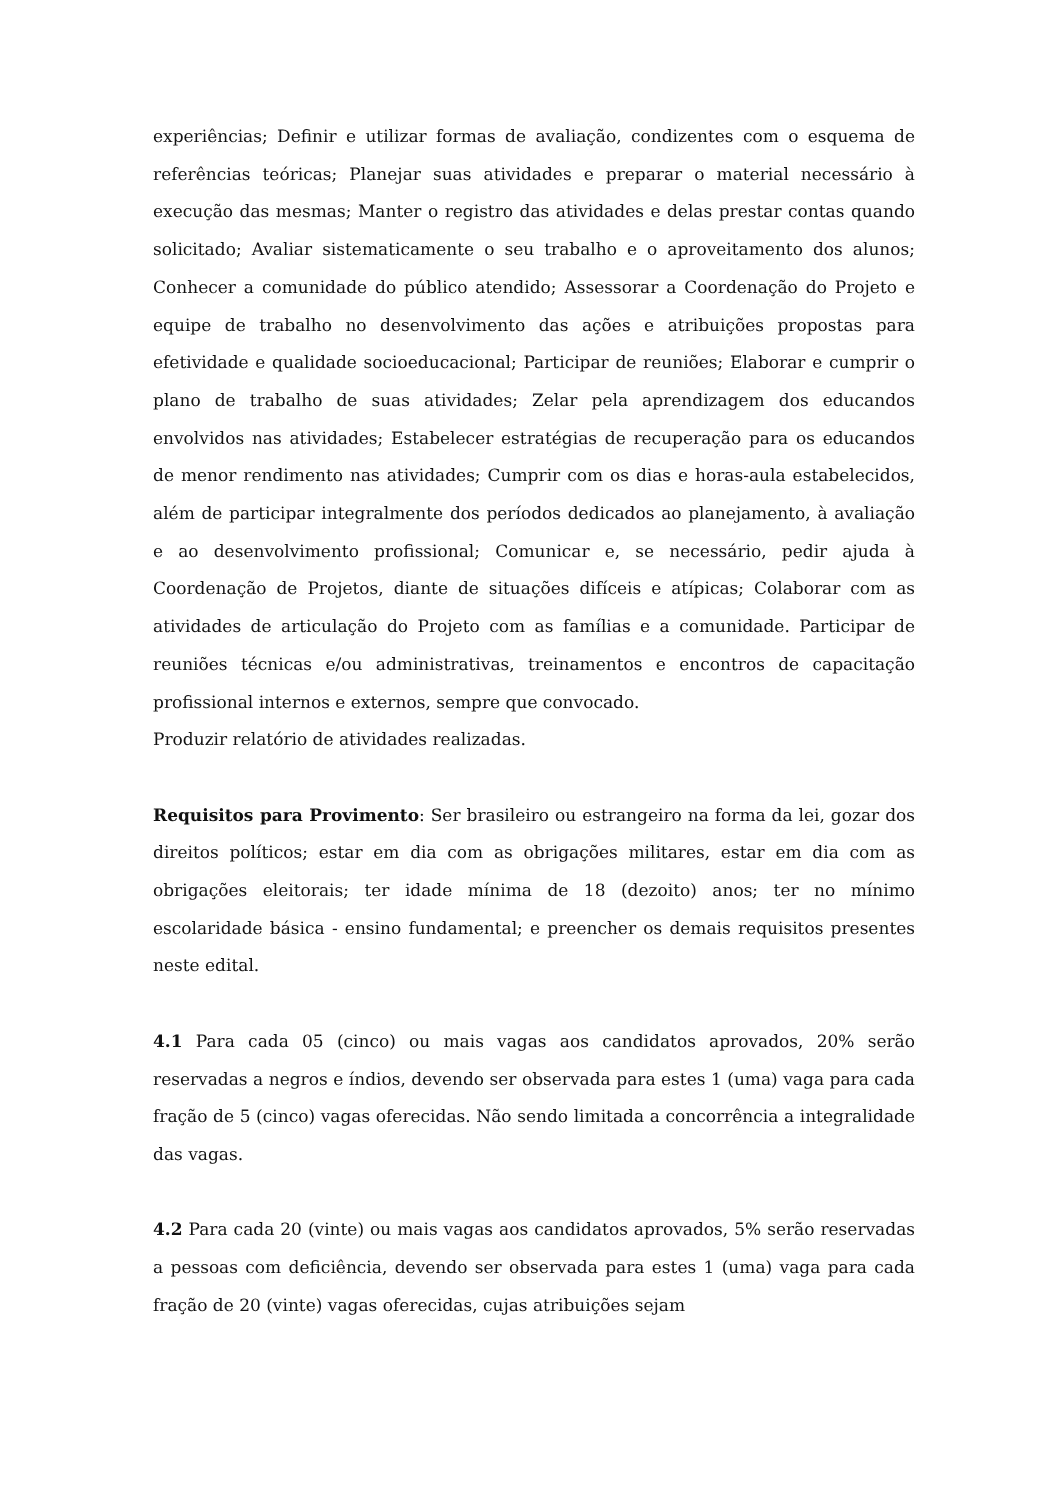experiências; Definir e utilizar formas de avaliação, condizentes com o esquema de referências teóricas; Planejar suas atividades e preparar o material necessário à execução das mesmas; Manter o registro das atividades e delas prestar contas quando solicitado; Avaliar sistematicamente o seu trabalho e o aproveitamento dos alunos; Conhecer a comunidade do público atendido; Assessorar a Coordenação do Projeto e equipe de trabalho no desenvolvimento das ações e atribuições propostas para efetividade e qualidade socioeducacional; Participar de reuniões; Elaborar e cumprir o plano de trabalho de suas atividades; Zelar pela aprendizagem dos educandos envolvidos nas atividades; Estabelecer estratégias de recuperação para os educandos de menor rendimento nas atividades; Cumprir com os dias e horas-aula estabelecidos, além de participar integralmente dos períodos dedicados ao planejamento, à avaliação e ao desenvolvimento profissional; Comunicar e, se necessário, pedir ajuda à Coordenação de Projetos, diante de situações difíceis e atípicas; Colaborar com as atividades de articulação do Projeto com as famílias e a comunidade. Participar de reuniões técnicas e/ou administrativas, treinamentos e encontros de capacitação profissional internos e externos, sempre que convocado.
Produzir relatório de atividades realizadas.
Requisitos para Provimento: Ser brasileiro ou estrangeiro na forma da lei, gozar dos direitos políticos; estar em dia com as obrigações militares, estar em dia com as obrigações eleitorais; ter idade mínima de 18 (dezoito) anos; ter no mínimo escolaridade básica - ensino fundamental; e preencher os demais requisitos presentes neste edital.
4.1 Para cada 05 (cinco) ou mais vagas aos candidatos aprovados, 20% serão reservadas a negros e índios, devendo ser observada para estes 1 (uma) vaga para cada fração de 5 (cinco) vagas oferecidas. Não sendo limitada a concorrência a integralidade das vagas.
4.2 Para cada 20 (vinte) ou mais vagas aos candidatos aprovados, 5% serão reservadas a pessoas com deficiência, devendo ser observada para estes 1 (uma) vaga para cada fração de 20 (vinte) vagas oferecidas, cujas atribuições sejam